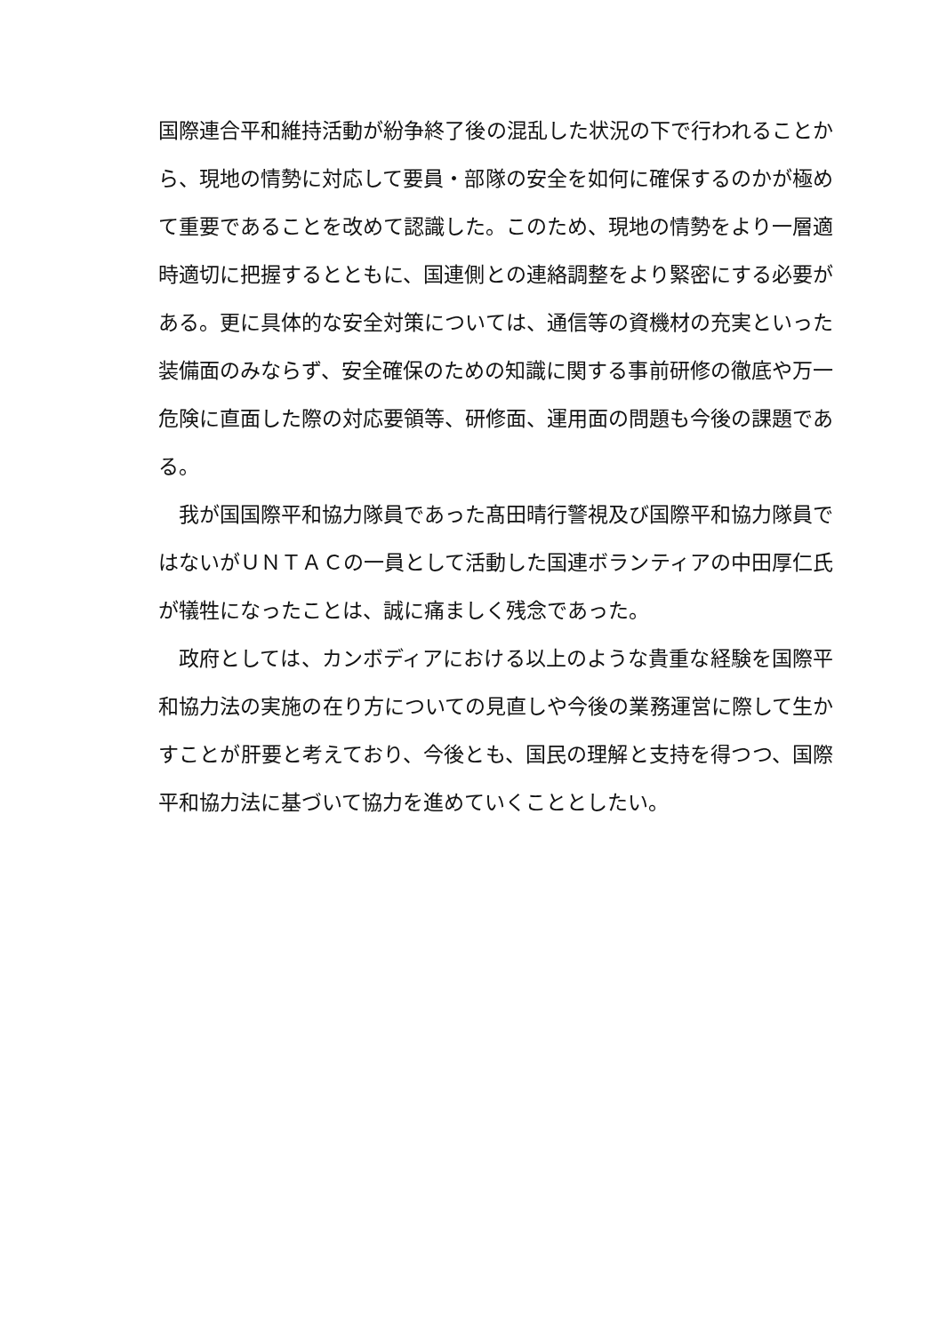国際連合平和維持活動が紛争終了後の混乱した状況の下で行われることから、現地の情勢に対応して要員・部隊の安全を如何に確保するのかが極めて重要であることを改めて認識した。このため、現地の情勢をより一層適時適切に把握するとともに、国連側との連絡調整をより緊密にする必要がある。更に具体的な安全対策については、通信等の資機材の充実といった装備面のみならず、安全確保のための知識に関する事前研修の徹底や万一危険に直面した際の対応要領等、研修面、運用面の問題も今後の課題である。
我が国国際平和協力隊員であった髙田晴行警視及び国際平和協力隊員ではないがＵＮＴＡＣの一員として活動した国連ボランティアの中田厚仁氏が犠牲になったことは、誠に痛ましく残念であった。
政府としては、カンボディアにおける以上のような貴重な経験を国際平和協力法の実施の在り方についての見直しや今後の業務運営に際して生かすことが肝要と考えており、今後とも、国民の理解と支持を得つつ、国際平和協力法に基づいて協力を進めていくこととしたい。